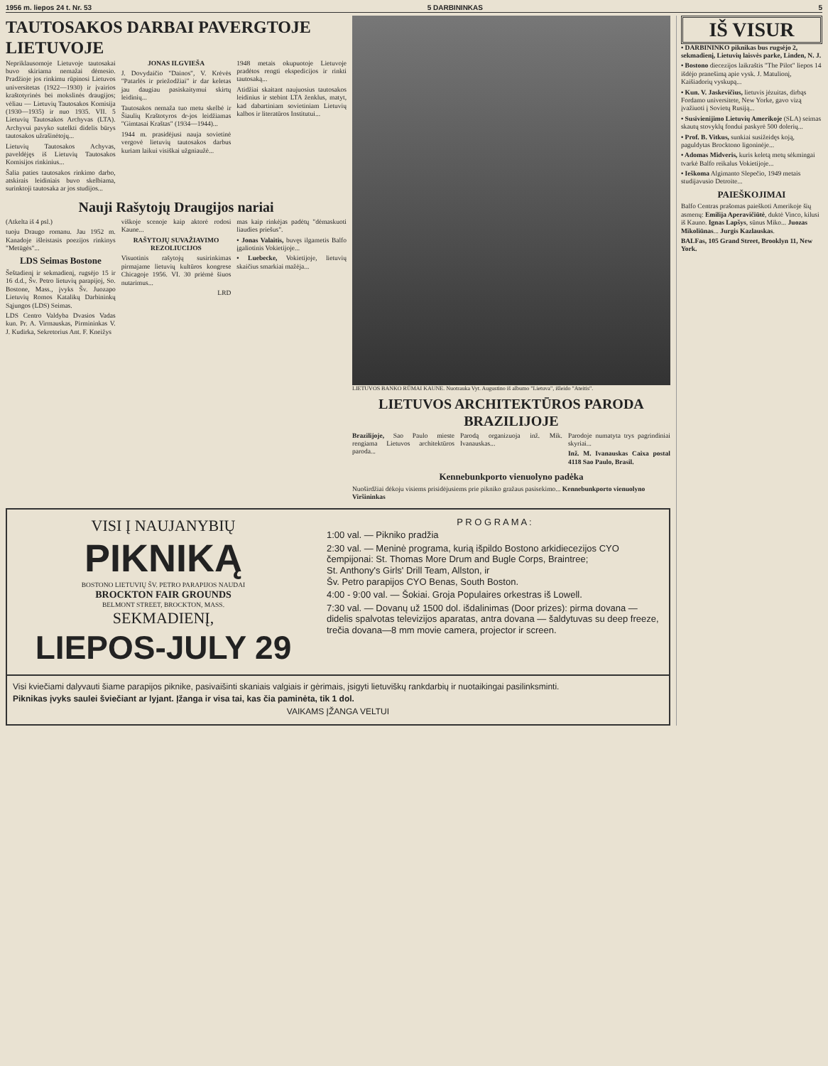1956 m. liepos 24 t. Nr. 53 5 DARBININKAS 5
TAUTOSAKOS DARBAI PAVERGTOJE LIETUVOJE
Nepriklausomoje Lietuvoje tautosakai buvo skiriama nemažai dėmesio. Pradžioje jos rinkimu rūpinosi Lietuvos universitetas (1922—1930) ir įvairios kraštotyrinės bei mokslinės draugijos; vėliau — Lietuvių Tautosakos Komisija (1930—1935) ir nuo 1935. VII. 5 Lietuvių Tautosakos Archyvas (LTA). Archyvui pavyko sutelkti didelis būrys tautosakos užrašinėtojų...
Lietuvių Tautosakos Achyvas, paveldėjęs iš Lietuvių Tautosakos Komisijos rinkinius...
Šalia paties tautosakos rinkimo darbo, atskirais leidiniais buvo skelbiama, surinktoji tautosaka ar jos studijos...
JONAS ILGVIEŠA
J. Dovydaičio "Dainos", V. Krėvės "Patarlės ir priežodžiai" ir dar keletas jau daugiau pasiskaitymui skirtų leidinių...
Tautosakos nemaža tuo metu skelbė ir Šiaulių Kraštotyros dr-jos leidžiamas "Gimtasai Kraštas" (1934—1944)...
1944 m. prasidėjusi nauja sovietinė vergovė lietuvių tautosakos darbus kuriam laikui visiškai užgniaužė...
1948 metais okupuotoje Lietuvoje pradėtos rengti ekspedicijos ir rinkti tautosaką...
Atidžiai skaitant naujuosius tautosakos leidinius ir stebint LTA ženklus, matyt, kad dabartiniam sovietiniam Lietuvių kalbos ir literatūros Institutui...
Nauji Rašytojų Draugijos nariai
(Atkelta iš 4 psl.)
tuoju Draugo romanu. Jau 1952 m. Kanadoje išleistasis poezijos rinkinys "Metūgės"...
LDS Seimas Bostone
Šeštadienį ir sekmadienį, rugsėjo 15 ir 16 d.d., Šv. Petro lietuvių parapijoj, So. Bostone, Mass., įvyks Šv. Juozapo Lietuvių Romos Katalikų Darbininkų Sąjungos (LDS) Seimas.
LDS Centro Valdyba Dvasios Vadas kun. Pr. A. Virmauskas, Pirmininkas V. J. Kudirka, Sekretorius Ant. F. Kneižys
viškoje scenoje kaip aktorė rodosi Kaune...
RAŠYTOJŲ SUVAŽIAVIMO REZOLIUCIJOS
Visuotinis rašytojų susirinkimas pirmajame lietuvių kultūros kongrese Chicagoje 1956. VI. 30 priėmė šiuos nutarimus...
LRD
mas kaip rinkėjas padėtų "dėmaskuoti liaudies priešus".
• Jonas Valaitis, buvęs ilgametis Balfo įgaliotinis Vokietijoje...
• Luebecke, Vokietijoje, lietuvių skaičius smarkiai mažėja...
LIETUVOS BANKO RŪMAI KAUNE. Nuotrauka Vyt. Augustino iš albumo "Lietuva", išleido "Ateitis".
LIETUVOS ARCHITEKTŪROS PARODA BRAZILIJOJE
Brazilijoje, Sao Paulo mieste rengiama Lietuvos architektūros paroda...
Parodą organizuoja inž. Mik. Ivanauskas...
Parodoje numatyta trys pagrindiniai skyriai...
Inž. M. Ivanauskas Caixa postal 4118 Sao Paulo, Brasil.
Kennebunkporto vienuolyno padėka
Nuoširdžiai dėkoju visiems prisidėjusiems prie pikniko gražaus pasisekimo... Kennebunkporto vienuolyno Viršininkas
VISI Į NAUJANYBIŲ
PIKNIKĄ
BOSTONO LIETUVIŲ ŠV. PETRO PARAPIJOS NAUDAI
BROCKTON FAIR GROUNDS
BELMONT STREET, BROCKTON, MASS.
SEKMADIENĮ,
LIEPOS-JULY 29
P R O G R A M A :
1:00 val. — Pikniko pradžia
2:30 val. — Meninė programa, kurią išpildo Bostono arkidiecezijos CYO čempijonai: St. Thomas More Drum and Bugle Corps, Braintree;
St. Anthony's Girls' Drill Team, Allston, ir
Šv. Petro parapijos CYO Benas, South Boston.
4:00 - 9:00 val. — Šokiai. Groja Populaires orkestras iš Lowell.
7:30 val. — Dovanų už 1500 dol. išdalinimas (Door prizes): pirma dovana — didelis spalvotas televizijos aparatas, antra dovana — šaldytuvas su deep freeze, trečia dovana—8 mm movie camera, projector ir screen.
Visi kviečiami dalyvauti šiame parapijos piknike, pasivaišinti skaniais valgiais ir gėrimais, įsigyti lietuviškų rankdarbių ir nuotaikingai pasilinksminti.
Piknikas įvyks saulei šviečiant ar lyjant. Įžanga ir visa tai, kas čia paminėta, tik 1 dol.
VAIKAMS ĮŽANGA VELTUI
IŠ VISUR
• DARBININKO piknikas bus rugsėjo 2, sekmadienį, Lietuvių laisvės parke, Linden, N. J.
• Bostono diecezijos laikraštis "The Pilot" liepos 14 išdėjo pranešimą apie vysk. J. Matulionį, Kaišiadorių vyskupą...
• Kun. V. Jaskevičius, lietuvis jėzuitas, dirbąs Fordamo universitete, New Yorke, gavo vizą įvažiuoti į Sovietų Rusiją...
• Susivienijimo Lietuvių Amerikoje (SLA) seimas skautų stovyklų fondui paskyrė 500 dolerių...
• Prof. B. Vitkus, sunkiai susižeidęs koją, paguldytas Brocktono ligoninėje...
• Adomas Midveris, kuris keletą metų sėkmingai tvarkė Balfo reikalus Vokietijoje...
• Ieškoma Algimanto Slepečio, 1949 metais studijavusio Detroite...
PAIEŠKOJIMAI
Balfo Centras prašomas paieškoti Amerikoje šių asmenų: Emilija Aperavičiūtė, duktė Vinco, kilusi iš Kauno. Ignas Lapšys, sūnus Miko... Juozas Mikoliūnas... Jurgis Kazlauskas.
BALFas, 105 Grand Street, Brooklyn 11, New York.